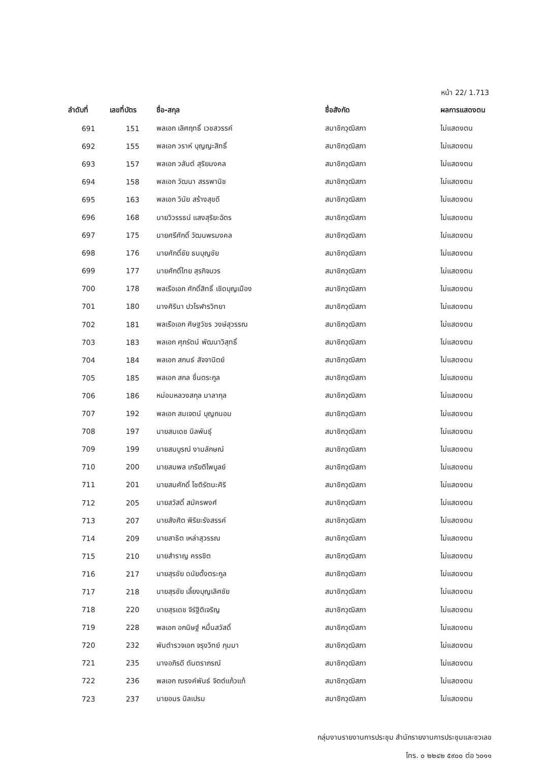หน้า 22/ 1.713
| ลำดับที่ | เลขที่บัตร | ชื่อ-สกุล | ชื่อสังกัด | ผลการแสดงตน |
| --- | --- | --- | --- | --- |
| 691 | 151 | พลเอก เลิศฤทธิ์ เวชสวรรค์ | สมาชิกวุฒิสภา | ไม่แสดงตน |
| 692 | 155 | พลเอก วราห์ บุญญะสิทธิ์ | สมาชิกวุฒิสภา | ไม่แสดงตน |
| 693 | 157 | พลเอก วสันต์ สุริยมงคล | สมาชิกวุฒิสภา | ไม่แสดงตน |
| 694 | 158 | พลเอก วัฒนา สรรพานิช | สมาชิกวุฒิสภา | ไม่แสดงตน |
| 695 | 163 | พลเอก วินัย สร้างสุขดี | สมาชิกวุฒิสภา | ไม่แสดงตน |
| 696 | 168 | นายวิวรรธน์ แสงสุริยะฉัตร | สมาชิกวุฒิสภา | ไม่แสดงตน |
| 697 | 175 | นายศรีศักดิ์ วัฒนพรมงคล | สมาชิกวุฒิสภา | ไม่แสดงตน |
| 698 | 176 | นายศักดิ์ชัย ธนบุญชัย | สมาชิกวุฒิสภา | ไม่แสดงตน |
| 699 | 177 | นายศักดิ์ไทย สุรกิจบวร | สมาชิกวุฒิสภา | ไม่แสดงตน |
| 700 | 178 | พลเรือเอก ศักดิ์สิทธิ์ เชิดบุญเมือง | สมาชิกวุฒิสภา | ไม่แสดงตน |
| 701 | 180 | นางศิรินา ปวโรฬารวิทยา | สมาชิกวุฒิสภา | ไม่แสดงตน |
| 702 | 181 | พลเรือเอก ศิษฐวัชร วงษ์สุวรรณ | สมาชิกวุฒิสภา | ไม่แสดงตน |
| 703 | 183 | พลเอก ศุภรัตน์ พัฒนาวิสุทธิ์ | สมาชิกวุฒิสภา | ไม่แสดงตน |
| 704 | 184 | พลเอก สกนธ์ สัจจานิตย์ | สมาชิกวุฒิสภา | ไม่แสดงตน |
| 705 | 185 | พลเอก สกล ชื่นตระกูล | สมาชิกวุฒิสภา | ไม่แสดงตน |
| 706 | 186 | หม่อมหลวงสกุล มาลากุล | สมาชิกวุฒิสภา | ไม่แสดงตน |
| 707 | 192 | พลเอก สมเจตน์ บุญถนอม | สมาชิกวุฒิสภา | ไม่แสดงตน |
| 708 | 197 | นายสมเดช นิลพันธุ์ | สมาชิกวุฒิสภา | ไม่แสดงตน |
| 709 | 199 | นายสมบูรณ์ งามลักษณ์ | สมาชิกวุฒิสภา | ไม่แสดงตน |
| 710 | 200 | นายสมพล เกรียติไพบูลย์ | สมาชิกวุฒิสภา | ไม่แสดงตน |
| 711 | 201 | นายสมศักดิ์ โชติรัตนะศิริ | สมาชิกวุฒิสภา | ไม่แสดงตน |
| 712 | 205 | นายสวัสดิ์ สมัครพงศ์ | สมาชิกวุฒิสภา | ไม่แสดงตน |
| 713 | 207 | นายสังศิต พิริยะรังสรรค์ | สมาชิกวุฒิสภา | ไม่แสดงตน |
| 714 | 209 | นายสาธิต เหล่าสุวรรณ | สมาชิกวุฒิสภา | ไม่แสดงตน |
| 715 | 210 | นายสำราญ ครรชิต | สมาชิกวุฒิสภา | ไม่แสดงตน |
| 716 | 217 | นายสุรชัย ดนัยตั้งตระกูล | สมาชิกวุฒิสภา | ไม่แสดงตน |
| 717 | 218 | นายสุรชัย เลี้ยงบุญเลิศชัย | สมาชิกวุฒิสภา | ไม่แสดงตน |
| 718 | 220 | นายสุรเดช จิรัฐิติเจริญ | สมาชิกวุฒิสภา | ไม่แสดงตน |
| 719 | 228 | พลเอก อกนิษฐ์ หมื่นสวัสดิ์ | สมาชิกวุฒิสภา | ไม่แสดงตน |
| 720 | 232 | พันตำรวจเอก จรุงวิทย์ ภุมมา | สมาชิกวุฒิสภา | ไม่แสดงตน |
| 721 | 235 | นางอภิรดี ตันตราภรณ์ | สมาชิกวุฒิสภา | ไม่แสดงตน |
| 722 | 236 | พลเอก ณรงค์พันธ์ จิตต์แก้วแท้ | สมาชิกวุฒิสภา | ไม่แสดงตน |
| 723 | 237 | นายอมร นิลเปรม | สมาชิกวุฒิสภา | ไม่แสดงตน |
กลุ่มงานรายงานการประชุม สำนักรายงานการประชุมและชวเลข
โทร. ๐ ๒๒๔๒ ๕๙๐๐ ต่อ ๖๐๑๑